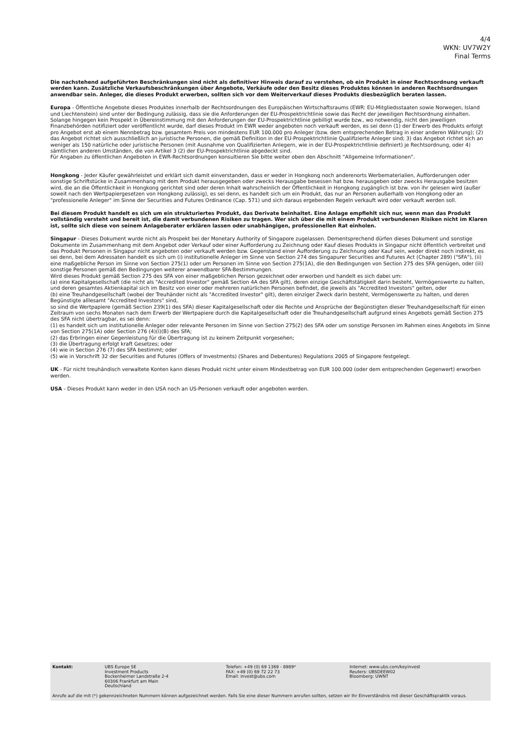4/4
WKN: UV7W2Y
Final Terms
Die nachstehend aufgeführten Beschränkungen sind nicht als definitiver Hinweis darauf zu verstehen, ob ein Produkt in einer Rechtsordnung verkauft werden kann. Zusätzliche Verkaufsbeschränkungen über Angebote, Verkäufe oder den Besitz dieses Produktes können in anderen Rechtsordnungen anwendbar sein. Anleger, die dieses Produkt erwerben, sollten sich vor dem Weiterverkauf dieses Produkts diesbezüglich beraten lassen.
Europa - Öffentliche Angebote dieses Produktes innerhalb der Rechtsordnungen des Europäischen Wirtschaftsraums (EWR: EU-Mitgliedsstaaten sowie Norwegen, Island und Liechtenstein) sind unter der Bedingung zulässig, dass sie die Anforderungen der EU-Prospektrichtlinie sowie das Recht der jeweiligen Rechtsordnung einhalten.
Solange hingegen kein Prospekt in Übereinstimmung mit den Anforderungen der EU-Prospektrichtlinie gebilligt wurde bzw., wo notwendig, nicht den jeweiligen Finanzbehörden notifiziert oder veröffentlicht wurde, darf dieses Produkt im EWR weder angeboten noch verkauft werden, es sei denn (1) der Erwerb des Produkts erfolgt pro Angebot erst ab einem Nennbetrag bzw. gesamtem Preis von mindestens EUR 100.000 pro Anleger (bzw. dem entsprechenden Betrag in einer anderen Währung); (2) das Angebot richtet sich ausschließlich an juristische Personen, die gemäß Definition in der EU-Prospektrichtlinie Qualifizierte Anleger sind; 3) das Angebot richtet sich an weniger als 150 natürliche oder juristische Personen (mit Ausnahme von Qualifizierten Anlegern, wie in der EU-Prospektrichtlinie definiert) je Rechtsordnung, oder 4) sämtlichen anderen Umständen, die von Artikel 3 (2) der EU-Prospektrichtlinie abgedeckt sind.
Für Angaben zu öffentlichen Angeboten in EWR-Rechtsordnungen konsultieren Sie bitte weiter oben den Abschnitt "Allgemeine Informationen".
Hongkong - Jeder Käufer gewährleistet und erklärt sich damit einverstanden, dass er weder in Hongkong noch anderenorts Werbematerialien, Aufforderungen oder sonstige Schriftstücke in Zusammenhang mit dem Produkt herausgegeben oder zwecks Herausgabe besessen hat bzw. herausgeben oder zwecks Herausgabe besitzen wird, die an die Öffentlichkeit in Hongkong gerichtet sind oder deren Inhalt wahrscheinlich der Öffentlichkeit in Hongkong zugänglich ist bzw. von ihr gelesen wird (außer soweit nach den Wertpapiergesetzen von Hongkong zulässig), es sei denn, es handelt sich um ein Produkt, das nur an Personen außerhalb von Hongkong oder an "professionelle Anleger" im Sinne der Securities and Futures Ordinance (Cap. 571) und sich daraus ergebenden Regeln verkauft wird oder verkauft werden soll.
Bei diesem Produkt handelt es sich um ein strukturiertes Produkt, das Derivate beinhaltet. Eine Anlage empfiehlt sich nur, wenn man das Produkt vollständig versteht und bereit ist, die damit verbundenen Risiken zu tragen. Wer sich über die mit einem Produkt verbundenen Risiken nicht im Klaren ist, sollte sich diese von seinem Anlageberater erklären lassen oder unabhängigen, professionellen Rat einholen.
Singapur - Dieses Dokument wurde nicht als Prospekt bei der Monetary Authority of Singapore zugelassen. Dementsprechend dürfen dieses Dokument und sonstige Dokumente im Zusammenhang mit dem Angebot oder Verkauf oder einer Aufforderung zu Zeichnung oder Kauf dieses Produkts in Singapur nicht öffentlich verbreitet und das Produkt Personen in Singapur nicht angeboten oder verkauft werden bzw. Gegenstand einer Aufforderung zu Zeichnung oder Kauf sein, weder direkt noch indirekt, es sei denn, bei dem Adressaten handelt es sich um (i) institutionelle Anleger im Sinne von Section 274 des Singapurer Securities and Futures Act (Chapter 289) ("SFA"), (ii) eine maßgebliche Person im Sinne von Section 275(1) oder um Personen im Sinne von Section 275(1A), die den Bedingungen von Section 275 des SFA genügen, oder (iii) sonstige Personen gemäß den Bedingungen weiterer anwendbarer SFA-Bestimmungen.
Wird dieses Produkt gemäß Section 275 des SFA von einer maßgeblichen Person gezeichnet oder erworben und handelt es sich dabei um:
(a) eine Kapitalgesellschaft (die nicht als "Accredited Investor" gemäß Section 4A des SFA gilt), deren einzige Geschäftstätigkeit darin besteht, Vermögenswerte zu halten, und deren gesamtes Aktienkapital sich im Besitz von einer oder mehreren natürlichen Personen befindet, die jeweils als "Accredited Investors" gelten, oder
(b) eine Treuhandgesellschaft (wobei der Treuhänder nicht als "Accredited Investor" gilt), deren einziger Zweck darin besteht, Vermögenswerte zu halten, und deren Begünstigte alllesamt "Accredited Investors" sind,
so sind die Wertpapiere (gemäß Section 239(1) des SFA) dieser Kapitalgesellschaft oder die Rechte und Ansprüche der Begünstigten dieser Treuhandgesellschaft für einen Zeitraum von sechs Monaten nach dem Erwerb der Wertpapiere durch die Kapitalgesellschaft oder die Treuhandgesellschaft aufgrund eines Angebots gemäß Section 275 des SFA nicht übertragbar, es sei denn:
(1) es handelt sich um institutionelle Anleger oder relevante Personen im Sinne von Section 275(2) des SFA oder um sonstige Personen im Rahmen eines Angebots im Sinne von Section 275(1A) oder Section 276 (4)(i)(B) des SFA;
(2) das Erbringen einer Gegenleistung für die Übertragung ist zu keinem Zeitpunkt vorgesehen;
(3) die Übertragung erfolgt kraft Gesetzes; oder
(4) wie in Section 276 (7) des SFA bestimmt; oder
(5) wie in Vorschrift 32 der Securities and Futures (Offers of Investments) (Shares and Debentures) Regulations 2005 of Singapore festgelegt.
UK - Für nicht treuhändisch verwaltete Konten kann dieses Produkt nicht unter einem Mindestbetrag von EUR 100.000 (oder dem entsprechenden Gegenwert) erworben werden.
USA - Dieses Produkt kann weder in den USA noch an US-Personen verkauft oder angeboten werden.
| Kontakt: | UBS Europe SE Investment Products Bockenheimer Landstraße 2-4 60306 Frankfurt am Main Deutschland | Telefon: +49 (0) 69 1369 - 8989* FAX: +49 (0) 69 72 22 73 Email: invest@ubs.com | Internet: www.ubs.com/keyinvest Reuters: UBSDEEW02 Bloomberg: UWNT |
Anrufe auf die mit (*) gekennzeichneten Nummern können aufgezeichnet werden. Falls Sie eine dieser Nummern anrufen sollten, setzen wir Ihr Einverständnis mit dieser Geschäftspraktik voraus.